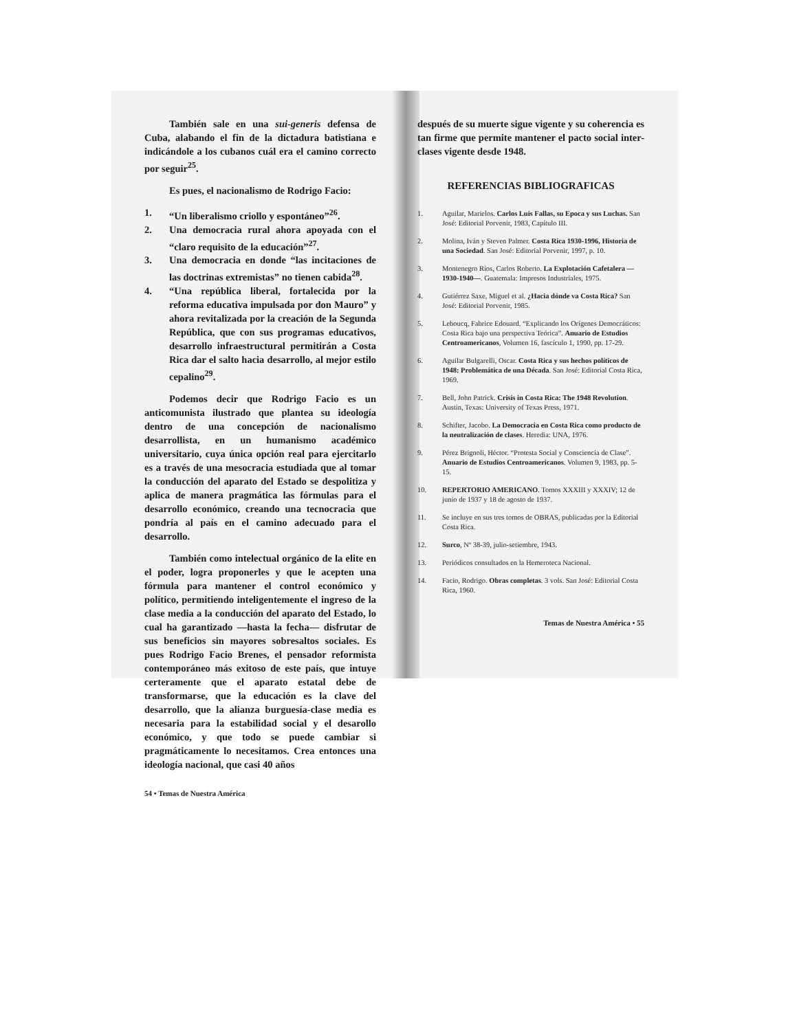También sale en una sui-generis defensa de Cuba, alabando el fin de la dictadura batistiana e indicándole a los cubanos cuál era el camino correcto por seguir<sup>25</sup>.
Es pues, el nacionalismo de Rodrigo Facio:
1. “Un liberalismo criollo y espontáneo”<sup>26</sup>.
2. Una democracia rural ahora apoyada con el “claro requisito de la educación”<sup>27</sup>.
3. Una democracia en donde “las incitaciones de las doctrinas extremistas” no tienen cabida<sup>28</sup>.
4. “Una república liberal, fortalecida por la reforma educativa impulsada por don Mauro” y ahora revitalizada por la creación de la Segunda República, que con sus programas educativos, desarrollo infraestructural permitirán a Costa Rica dar el salto hacia desarrollo, al mejor estilo cepalino<sup>29</sup>.
Podemos decir que Rodrigo Facio es un anticomunista ilustrado que plantea su ideología dentro de una concepción de nacionalismo desarrollista, en un humanismo académico universitario, cuya única opción real para ejercitarlo es a través de una mesocracia estudiada que al tomar la conducción del aparato del Estado se despolitiza y aplica de manera pragmática las fórmulas para el desarrollo económico, creando una tecnocracia que pondría al país en el camino adecuado para el desarrollo.
También como intelectual orgánico de la elite en el poder, logra proponerles y que le acepten una fórmula para mantener el control económico y político, permitiendo inteligentemente el ingreso de la clase media a la conducción del aparato del Estado, lo cual ha garantizado —hasta la fecha— disfrutar de sus beneficios sin mayores sobresaltos sociales. Es pues Rodrigo Facio Brenes, el pensador reformista contemporáneo más exitoso de este país, que intuye certeramente que el aparato estatal debe de transformarse, que la educación es la clave del desarrollo, que la alianza burguesía-clase media es necesaria para la estabilidad social y el desarollo económico, y que todo se puede cambiar si pragmáticamente lo necesitamos. Crea entonces una ideología nacional, que casi 40 años
54 • Temas de Nuestra América
después de su muerte sigue vigente y su coherencia es tan firme que permite mantener el pacto social inter-clases vigente desde 1948.
REFERENCIAS BIBLIOGRAFICAS
1. Aguilar, Marielos. Carlos Luis Fallas, su Epoca y sus Luchas. San José: Editorial Porvenir, 1983, Capítulo III.
2. Molina, Iván y Steven Palmer. Costa Rica 1930-1996, Historia de una Sociedad. San José: Editorial Porvenir, 1997, p. 10.
3. Montenegro Ríos, Carlos Roberto. La Explotación Cafetalera —1930-1940—. Guatemala: Impresos Industriales, 1975.
4. Gutiérrez Saxe, Miguel et al. ¿Hacia dónde va Costa Rica? San José: Editorial Porvenir, 1985.
5. Leboucq, Fabrice Edouard. “Explicando los Orígenes Democráticos: Costa Rica bajo una perspectiva Teórica”. Anuario de Estudios Centroamericanos, Volumen 16, fascículo 1, 1990, pp. 17-29.
6. Aguilar Bulgarelli, Oscar. Costa Rica y sus hechos políticos de 1948: Problemática de una Década. San José: Editorial Costa Rica, 1969.
7. Bell, John Patrick. Crisis in Costa Rica: The 1948 Revolution. Austin, Texas: University of Texas Press, 1971.
8. Schifter, Jacobo. La Democracia en Costa Rica como producto de la neutralización de clases. Heredia: UNA, 1976.
9. Pérez Brignoli, Héctor. “Protesta Social y Consciencia de Clase”. Anuario de Estudios Centroamericanos. Volumen 9, 1983, pp. 5-15.
10. REPERTORIO AMERICANO. Tomos XXXIII y XXXIV; 12 de junio de 1937 y 18 de agosto de 1937.
11. Se incluye en sus tres tomos de OBRAS, publicadas por la Editorial Costa Rica.
12. Surco, Nº 38-39, julio-setiembre, 1943.
13. Periódicos consultados en la Hemeroteca Nacional.
14. Facio, Rodrigo. Obras completas. 3 vols. San José: Editorial Costa Rica, 1960.
Temas de Nuestra América • 55